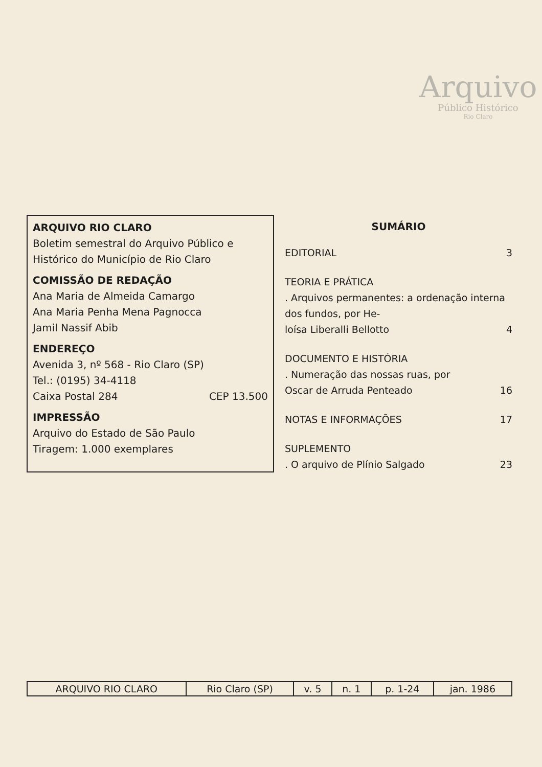Arquivo
Público Histórico
Rio Claro
ARQUIVO RIO CLARO
Boletim semestral do Arquivo Público e Histórico do Município de Rio Claro
COMISSÃO DE REDAÇÃO
Ana Maria de Almeida Camargo
Ana Maria Penha Mena Pagnocca
Jamil Nassif Abib
ENDEREÇO
Avenida 3, nº 568 - Rio Claro (SP)
Tel.: (0195) 34-4118
Caixa Postal 284 CEP 13.500
IMPRESSÃO
Arquivo do Estado de São Paulo
Tiragem: 1.000 exemplares
SUMÁRIO
EDITORIAL 3
TEORIA E PRÁTICA
. Arquivos permanentes: a ordenação interna dos fundos, por He-
loísa Liberalli Bellotto 4
DOCUMENTO E HISTÓRIA
. Numeração das nossas ruas, por
Oscar de Arruda Penteado 16
NOTAS E INFORMAÇÕES 17
SUPLEMENTO
. O arquivo de Plínio Salgado 23
| ARQUIVO RIO CLARO | Rio Claro (SP) | v. 5 | n. 1 | p. 1-24 | jan. 1986 |